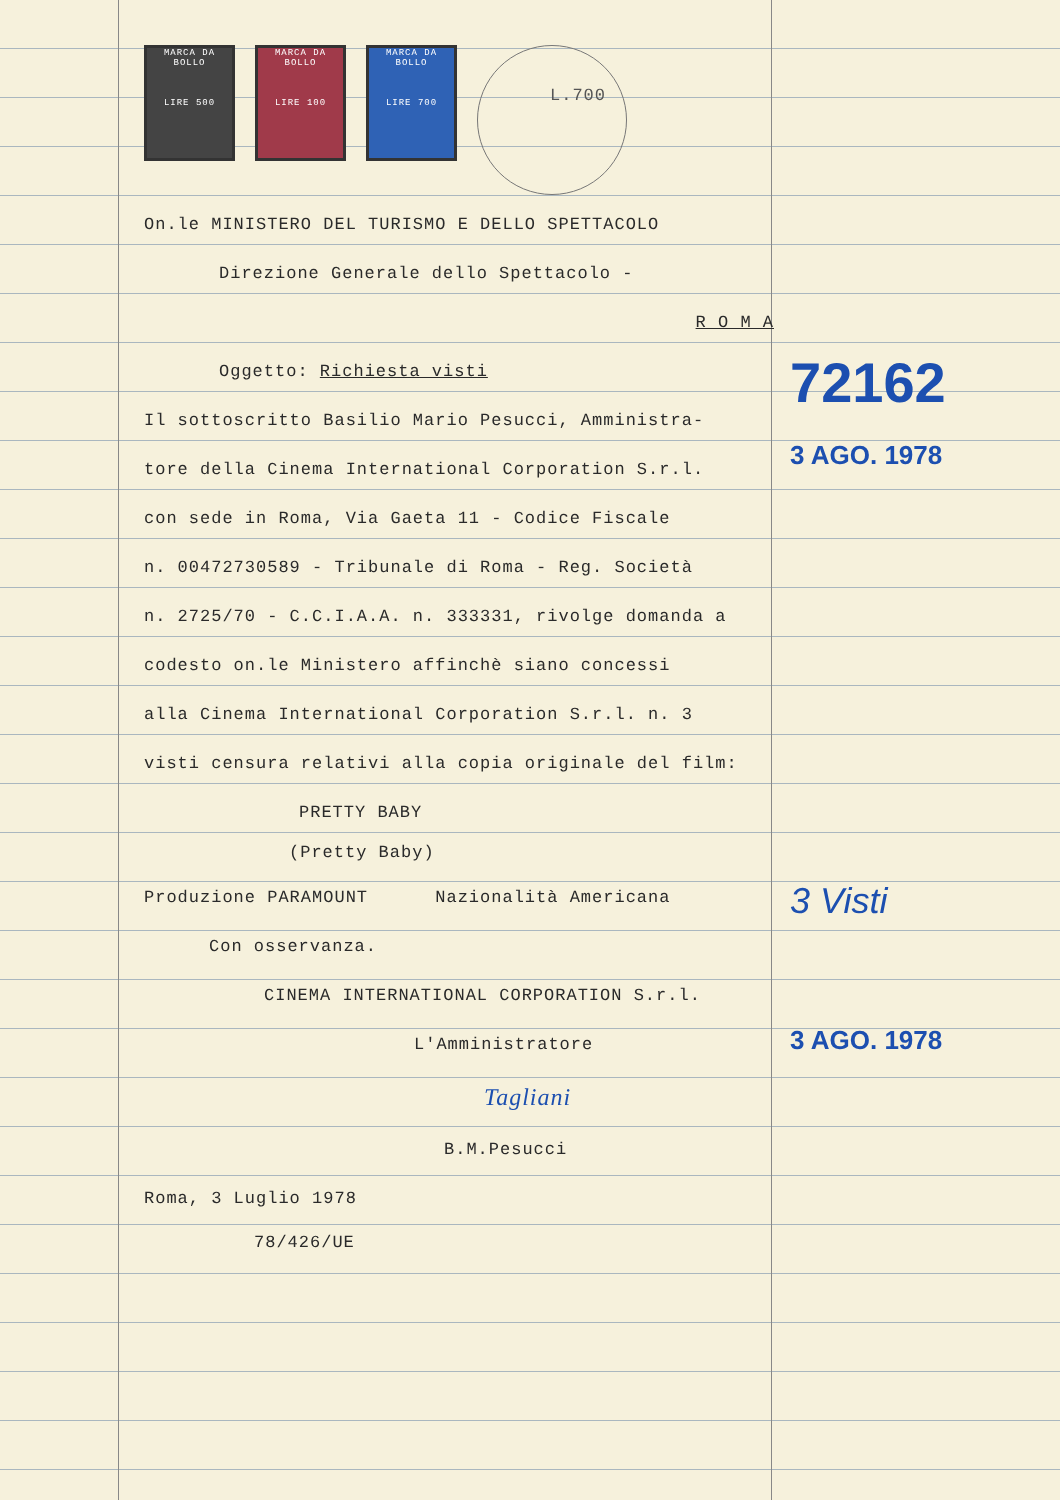72162
3 AGO. 1978
3 Visti
3 AGO. 1978
MARCA DA BOLLO
LIRE 500
MARCA DA BOLLO
LIRE 100
MARCA DA BOLLO
LIRE 700
L.700
On.le MINISTERO DEL TURISMO E DELLO SPETTACOLO
Direzione Generale dello Spettacolo -
R O M A
Oggetto: Richiesta visti
Il sottoscritto Basilio Mario Pesucci, Amministra-
tore della Cinema International Corporation S.r.l.
con sede in Roma, Via Gaeta 11 - Codice Fiscale
n. 00472730589 - Tribunale di Roma - Reg. Società
n. 2725/70 - C.C.I.A.A. n. 333331, rivolge domanda a
codesto on.le Ministero affinchè siano concessi
alla Cinema International Corporation S.r.l. n. 3
visti censura relativi alla copia originale del film:
PRETTY BABY
(Pretty Baby)
Produzione PARAMOUNT Nazionalità Americana
Con osservanza.
CINEMA INTERNATIONAL CORPORATION S.r.l.
L'Amministratore
Tagliani
B.M.Pesucci
Roma, 3 Luglio 1978
78/426/UE